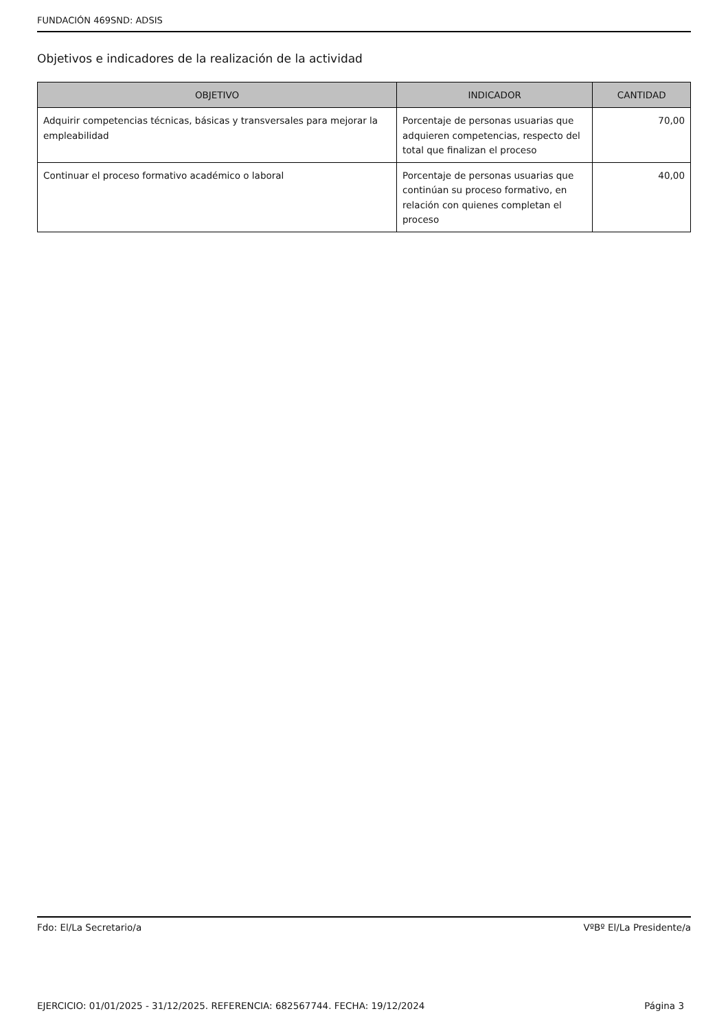FUNDACIÓN 469SND: ADSIS
Objetivos e indicadores de la realización de la actividad
| OBJETIVO | INDICADOR | CANTIDAD |
| --- | --- | --- |
| Adquirir competencias técnicas, básicas y transversales para mejorar la empleabilidad | Porcentaje de personas usuarias que adquieren competencias, respecto del total que finalizan el proceso | 70,00 |
| Continuar el proceso formativo académico o laboral | Porcentaje de personas usuarias que continúan su proceso formativo, en relación con quienes completan el proceso | 40,00 |
Fdo: El/La Secretario/a VºBº El/La Presidente/a
EJERCICIO: 01/01/2025 - 31/12/2025. REFERENCIA: 682567744. FECHA: 19/12/2024 Página 3